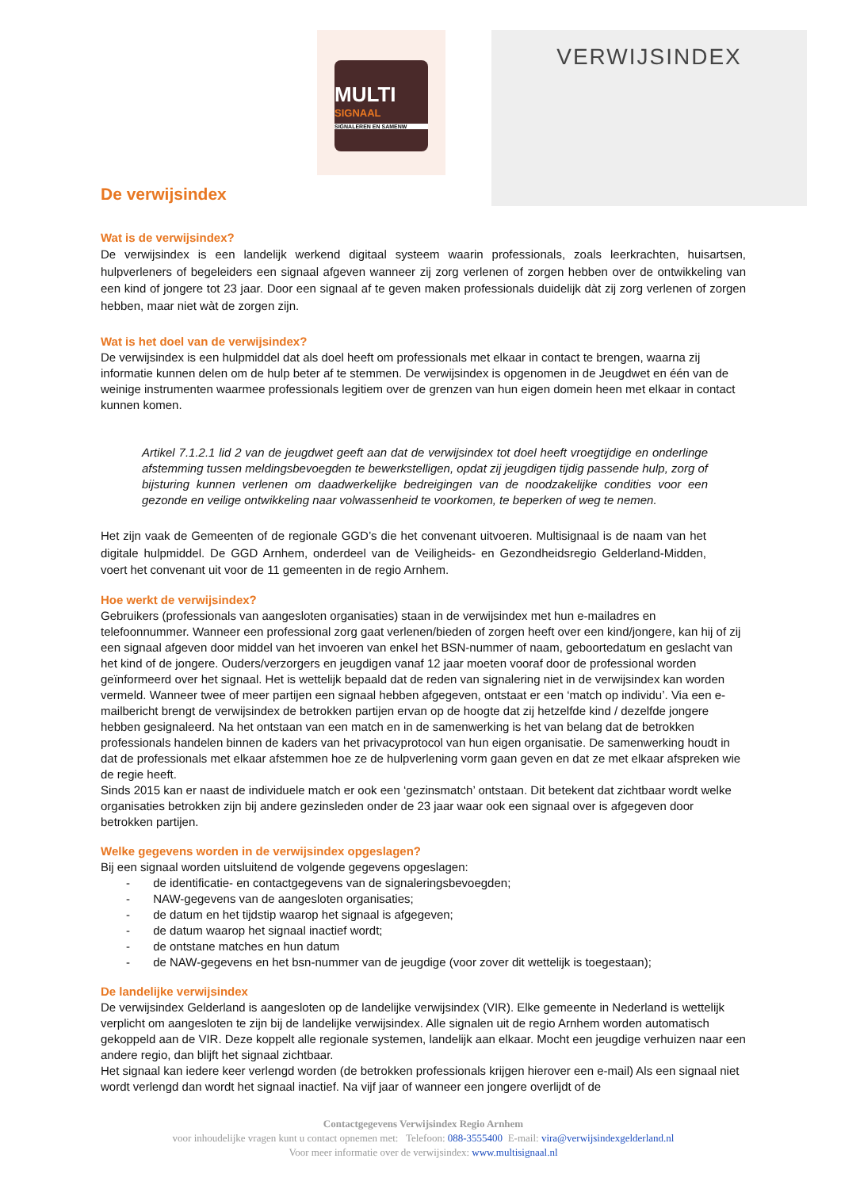MULTI
SIGNAAL
SIGNALEREN EN SAMENW
VERWIJSINDEX
De verwijsindex
Wat is de verwijsindex?
De verwijsindex is een landelijk werkend digitaal systeem waarin professionals, zoals leerkrachten, huisartsen, hulpverleners of begeleiders een signaal afgeven wanneer zij zorg verlenen of zorgen hebben over de ontwikkeling van een kind of jongere tot 23 jaar. Door een signaal af te geven maken professionals duidelijk dàt zij zorg verlenen of zorgen hebben, maar niet wàt de zorgen zijn.
Wat is het doel van de verwijsindex?
De verwijsindex is een hulpmiddel dat als doel heeft om professionals met elkaar in contact te brengen, waarna zij informatie kunnen delen om de hulp beter af te stemmen. De verwijsindex is opgenomen in de Jeugdwet en één van de weinige instrumenten waarmee professionals legitiem over de grenzen van hun eigen domein heen met elkaar in contact kunnen komen.
Artikel 7.1.2.1 lid 2 van de jeugdwet geeft aan dat de verwijsindex tot doel heeft vroegtijdige en onderlinge afstemming tussen meldingsbevoegden te bewerkstelligen, opdat zij jeugdigen tijdig passende hulp, zorg of bijsturing kunnen verlenen om daadwerkelijke bedreigingen van de noodzakelijke condities voor een gezonde en veilige ontwikkeling naar volwassenheid te voorkomen, te beperken of weg te nemen.
Het zijn vaak de Gemeenten of de regionale GGD’s die het convenant uitvoeren. Multisignaal is de naam van het digitale hulpmiddel. De GGD Arnhem, onderdeel van de Veiligheids- en Gezondheidsregio Gelderland-Midden, voert het convenant uit voor de 11 gemeenten in de regio Arnhem.
Hoe werkt de verwijsindex?
Gebruikers (professionals van aangesloten organisaties) staan in de verwijsindex met hun e-mailadres en telefoonnummer. Wanneer een professional zorg gaat verlenen/bieden of zorgen heeft over een kind/jongere, kan hij of zij een signaal afgeven door middel van het invoeren van enkel het BSN-nummer of naam, geboortedatum en geslacht van het kind of de jongere. Ouders/verzorgers en jeugdigen vanaf 12 jaar moeten vooraf door de professional worden geïnformeerd over het signaal. Het is wettelijk bepaald dat de reden van signalering niet in de verwijsindex kan worden vermeld. Wanneer twee of meer partijen een signaal hebben afgegeven, ontstaat er een ‘match op individu’. Via een e-mailbericht brengt de verwijsindex de betrokken partijen ervan op de hoogte dat zij hetzelfde kind / dezelfde jongere hebben gesignaleerd. Na het ontstaan van een match en in de samenwerking is het van belang dat de betrokken professionals handelen binnen de kaders van het privacyprotocol van hun eigen organisatie. De samenwerking houdt in dat de professionals met elkaar afstemmen hoe ze de hulpverlening vorm gaan geven en dat ze met elkaar afspreken wie de regie heeft.
Sinds 2015 kan er naast de individuele match er ook een ‘gezinsmatch’ ontstaan. Dit betekent dat zichtbaar wordt welke organisaties betrokken zijn bij andere gezinsleden onder de 23 jaar waar ook een signaal over is afgegeven door betrokken partijen.
Welke gegevens worden in de verwijsindex opgeslagen?
Bij een signaal worden uitsluitend de volgende gegevens opgeslagen:
- de identificatie- en contactgegevens van de signaleringsbevoegden;
- NAW-gegevens van de aangesloten organisaties;
- de datum en het tijdstip waarop het signaal is afgegeven;
- de datum waarop het signaal inactief wordt;
- de ontstane matches en hun datum
- de NAW-gegevens en het bsn-nummer van de jeugdige (voor zover dit wettelijk is toegestaan);
De landelijke verwijsindex
De verwijsindex Gelderland is aangesloten op de landelijke verwijsindex (VIR). Elke gemeente in Nederland is wettelijk verplicht om aangesloten te zijn bij de landelijke verwijsindex. Alle signalen uit de regio Arnhem worden automatisch gekoppeld aan de VIR. Deze koppelt alle regionale systemen, landelijk aan elkaar. Mocht een jeugdige verhuizen naar een andere regio, dan blijft het signaal zichtbaar.
Het signaal kan iedere keer verlengd worden (de betrokken professionals krijgen hierover een e-mail) Als een signaal niet wordt verlengd dan wordt het signaal inactief. Na vijf jaar of wanneer een jongere overlijdt of de
Contactgegevens Verwijsindex Regio Arnhem
voor inhoudelijke vragen kunt u contact opnemen met: Telefoon: 088-3555400 E-mail: vira@verwijsindexgelderland.nl
Voor meer informatie over de verwijsindex: www.multisignaal.nl